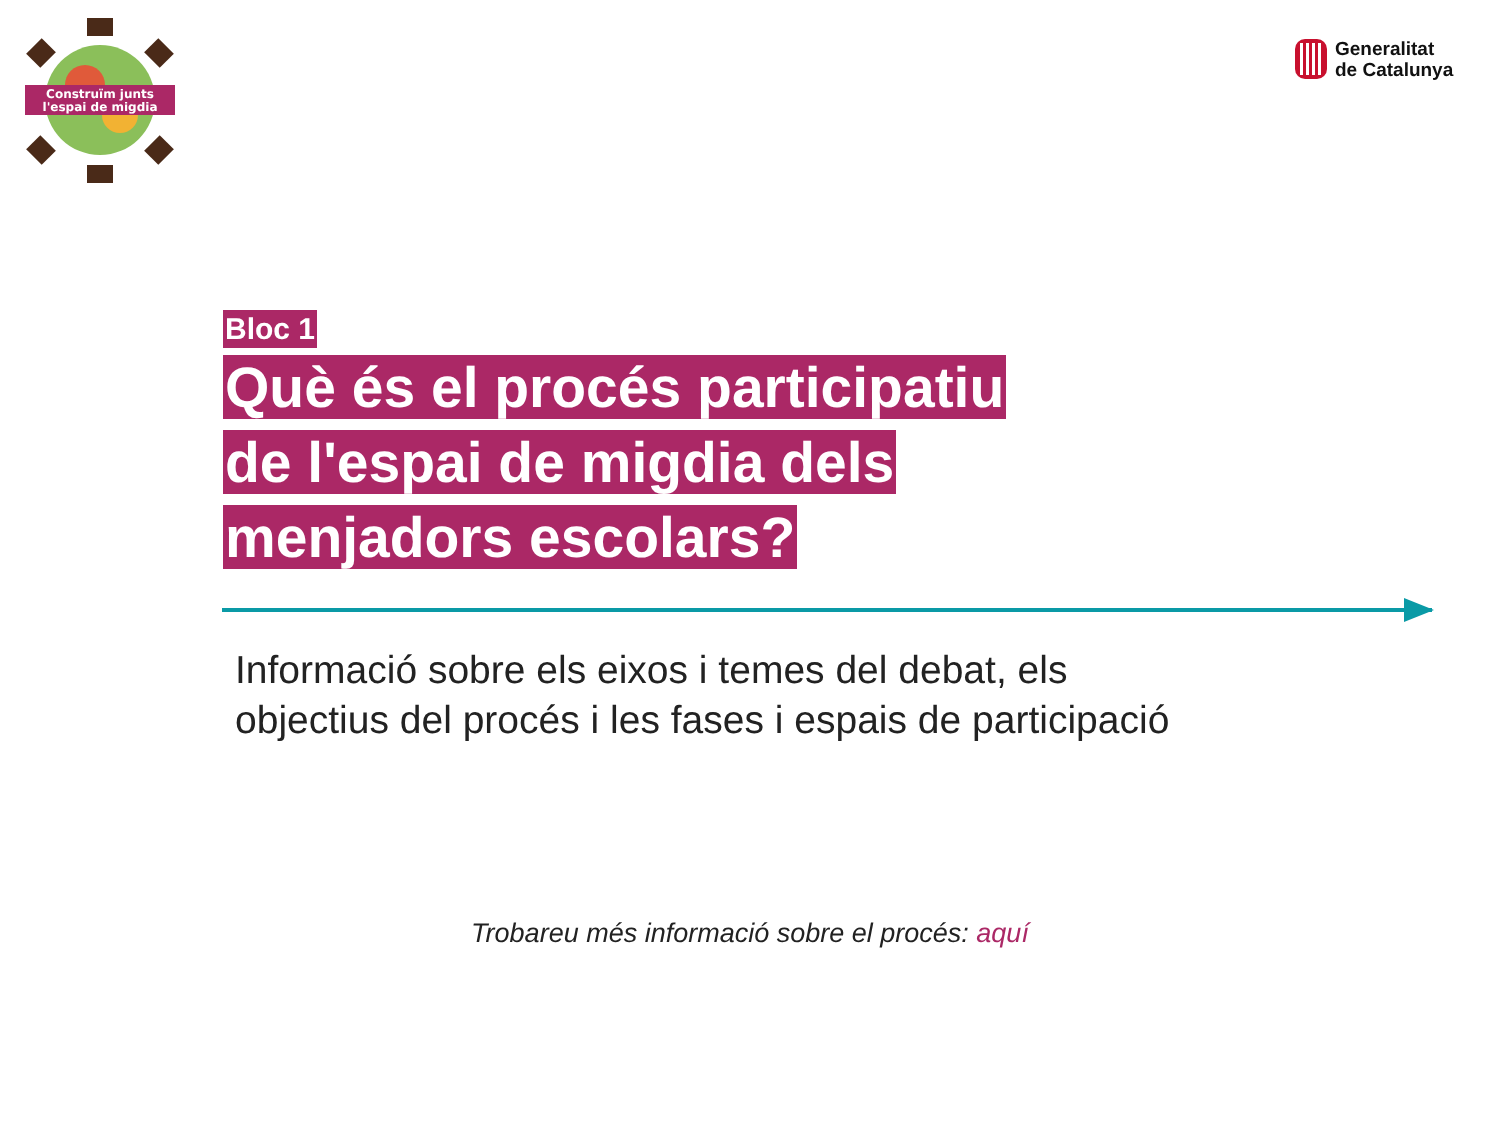Construïm junts
l'espai de migdia
Generalitat
de Catalunya
Bloc 1
Què és el procés participatiu
de l'espai de migdia dels
menjadors escolars?
Informació sobre els eixos i temes del debat, els
objectius del procés i les fases i espais de participació
Trobareu més informació sobre el procés: aquí